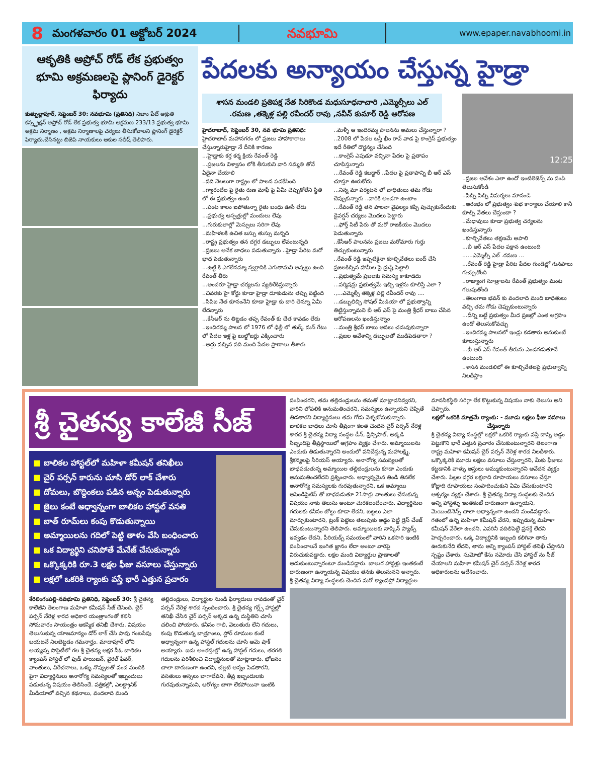8 మంగళవారం 01 అక్టోబర్ 2024 నవభూమి www.epaper.navabhoomi.in
ఆకృతికి అప్రోచ్ రోడ్ లేక ప్రభుత్వం భూమి అక్రమణలపై ప్లానింగ్ డైరెక్టర్ ఫిర్యాదు
కుత్బుల్లాపూర్, సెప్టెంబర్ 30: నవభూమి (ప్రతినిధి) నిజాం పేట్ అక్రుతి కన్స్ట్రక్షన్ అప్రోచ్ రోడ్ లేక ప్రభుత్వ భూమి ఆక్రమణ 233/13 ప్రభుత్వ భూమి అక్రమ నిర్మాణం , అక్రమ నిర్మాణాలపై చర్యలు తీసుకోవాలని ప్లానింగ్ డైరెక్టర్ ఫిర్యాదు.చేసినట్టు బిజెపి నాయకులు ఆకుల సతీష్ తెలిపారు.
పేదలకు అన్యాయం చేస్తున్న హైడ్రా
శాసన మండలి ప్రతిపక్ష నేత సిరికొండ మధుసూధనాచారి ,ఎమ్మెల్సీలు ఎల్ .రమణ ,తక్కెళ్ల పల్లి రవీందర్ రావు ,నవీన్ కుమార్ రెడ్డి ఆరోపణ
హైదరాబాద్, సెప్టెంబర్ 30, నవ భూమి ప్రతినిధి: హైదరాబాద్ మహానగరం లో ప్రజలు హాహాకారాలు చేస్తున్నారుహైడ్రా నే దీనికి కారణం
...హైడ్రాకు కర్త కర్మ క్రియ రేవంత్ రెడ్డి
...ప్రజలను విశ్వాసం లోకి తీసుకుని వారి సమ్మతి తోనే ఏదైనా చేయాలి
..పది నెలలుగా రాష్ట్రం లో పాలన పడకేసింది
..గ్యారంటీల పై రైతు రుణ మాఫీ పై ఏమీ చెప్పుకోలేని స్థితి లో ఈ ప్రభుత్వం ఉంది
...పంట కాలం ఐపోతున్నా రైతు బంధు ఊసే లేదు
...ప్రభుత్వ ఆస్పత్రుల్లో మందులు లేవు
...గురుకులాల్లో మెస్సులు సరిగా లేవు
..మహిళలకి ఉచిత బస్సు తుస్సు మన్నది
..రాష్ట్ర ప్రభుత్వం తన దగ్గర డబ్బులు లేవంటున్నది
..ప్రజలు అనేక బాధలు పడుతున్నారు ..హైడ్రా పేరిట మరో భాధ పెడుతున్నారు
...ఉట్టి కి ఎగలేనమ్మా స్వర్గానికి ఎగుతామని అన్నట్టు ఉంది రేవంత్ తీరు
...అందరూ హైడ్రా చర్యలను వ్యతిరేకిస్తున్నారు
..చివరకు హై కోర్టు కూడా హైడ్రా దూకుడును తప్పు పట్టింది
..సిపిఐ నేత కూనంనేని కూడా హైడ్రా కు దారి తెన్నూ ఏమీ లేదన్నారు
...కేసీఆర్ ను తిట్టడం తప్ప రేవంత్ కు చేత కావడం లేదు
..ఇందిరమ్మ పాలన లో 1976 లో ఢిల్లీ లో తుర్క్ మన్ గేటు లో పేదల ఇళ్ల పై బుల్డోజర్లు ఎక్కించారు
..అద్దు వచ్చిన పది మంది పేదల ప్రాణాలు తీశారు
..మళ్ళీ ఆ ఇందిరమ్మ పాలనను అమలు చేస్తున్నారా ?
..2008 లో పేదల బస్తీ ఖీం రావ్ వాడ పై కాంగ్రెస్ ప్రభుత్వం ఇదే రీతిలో దౌర్జన్యం చేసింది
...కాంగ్రెస్ ఎపుడూ వచ్చినా పేదల పై ప్రతాపం చూపిస్తున్నారు
...రేవంత్ రెడ్డి కబడ్దార్ ..పేదల పై ప్రతాపాన్ని బీ ఆర్ ఎస్ చూస్తూ ఊరుకోదు
...నిన్న మా పర్యటన లో బాధితులు తమ గోడు చెప్పుకున్నారు ..వారికి అండగా ఉంటాం
...రేవంత్ రెడ్డి తన పాలనా వైఫల్యం కప్పి పుచ్చుకునేందుకు డైవర్షన్ చర్యలు మొదలు పెట్టారు
...ఫోర్త్ సిటీ పేరు తో మరో రాజకీయం మొదలు పెడుతున్నారు
..కేసీఆర్ పాలనను ప్రజలు మరోమారు గుర్తు తెచ్చుకుంటున్నారు
..రేవంత్ రెడ్డి ఇప్పటికైనా కూల్చివేతలు బంద్ చేసి ప్రజలకిచ్చిన హామీల పై ద్రుష్టి పెట్టాలి
...ప్రభుత్వమే ప్రజలకు సమస్య కాకూడదు
...పర్మిషన్లు ప్రభుత్వమే ఇచ్చి ఇళ్లను కూలిస్తే ఎలా ?
.,...ఎమ్మెల్సీ తక్కెళ్ల పల్లి రవీందర్ రావు ....
...డబ్బులిచ్చి సోషల్ మీడియా లో ప్రభుత్వాన్ని తిట్టిస్తున్నామని బీ ఆర్ ఎస్ పై మంత్రి శ్రీధర్ బాబు చేసిన ఆరోపణలను ఖండిస్తున్నాం
...మంత్రి శ్రీధర్ బాబు అసలు చదువుకున్నారా
...ప్రజల ఆవేశాన్ని డబ్బులతో ముడిపెడతారా ?
12:25
..ప్రజల ఆవేశం ఎలా ఉందో ఇంటిలెజెన్స్ ను పంపి తెలుసుకోండి
..పిచ్చి పిచ్చి విమర్శలు మానండి
..ఆరంభం లో ప్రభుత్వం శుభ కార్యాలు చేయాలి కానీ కూల్చి వేతలు చేస్తుందా ?
..మేధావులు కూడా ప్రభుత్వ చర్యలను ఖండిస్తున్నారు
..కూల్చివేతలు తక్షణమే ఆపాలి
...బీ ఆర్ ఎస్ పేదల పక్షాన ఉంటుంది
......ఎమ్మెల్సీ ఎల్ .రమణ ...
...రేవంత్ రెడ్డి హైడ్రా పేరిట పేదల గుండెల్లో గునపాలు గుచ్చుతోంది
..రాజ్యాంగ సూత్రాలను రేవంత్ ప్రభుత్వం మంట గలుపుతోంది
..తెలంగాణ భవన్ కు వందలాది మంది బాధితులు వచ్చి తమ గోడు చెప్పుకుంటున్నారు
...దీన్ని బట్టే ప్రభుత్వం మీద ప్రజల్లో ఎంత ఆగ్రహం ఉందో తెలుసుకోవచ్చు
..ఇందిరమ్మ పాలనలో ఇండ్లు కడతారు అనుకుంటే కూలుస్తున్నారు
...బీ ఆర్ ఎస్ రేవంత్ తీరును ఎండగడుతూనే ఉంటుంది
..శాసన మండలిలో ఈ కూల్చివేతలపై ప్రభుత్వాన్ని నిలదీస్తాం
శ్రీ చైతన్య కాలేజీ సీజ్
■ బాలికల హాస్టల్‌లో మహిళా కమీషన్ తనిఖీలు
■ చైర్ పర్సన్ కారును చూసి డోర్ లాక్ చేశారు
■ దోమలు, బొద్దింకలు పడిన అన్నం పెడుతున్నారు
■ జైలు కంటే అధ్వాన్నంగా బాలికల హాస్టల్ వసతి
■ బాత్ రూమ్‌లు కంపు కొడుతున్నాయి
■ అమ్మాయిలను గదిలో పెట్టి తాళం వేసి బంధించారు
■ ఒక విద్యార్థిని చనిపోతే మేనేజ్ చేసుకున్నారు
■ ఒక్కొక్కరికి రూ.3 లక్షల ఫీజు వసూలు చేస్తున్నారు
■ లక్షలో ఒకరికి ర్యాంకు వస్తే భారీ ఎత్తున ప్రచారం
శేరిలింగంపల్లి-నవభూమి ప్రతినిధి, సెప్టెంబర్ 30: శ్రీ చైతన్య కాలేజీని తెలంగాణ మహిళా కమీషన్ సీజ్ చేసింది. చైర్ పర్సన్ నేరెళ్ల శారద అధికార యంత్రాంగంతో కలిసి సోమవారం సాయంత్రం ఆకస్మిక తనిఖీ చేశారు. విషయం తెలుసుకున్న యాజమాన్యం డోర్ లాక్ చేసి పావు గంటసేపు బయటనే నిలబెట్టడం గమనార్హం. మాదాపూర్ లోని అయ్యప్ప సొసైటీలో గల శ్రీ చైతన్య అక్షర సీఓ బాలికల క్యాంపస్ హాస్టల్ లో ఫుడ్ పాయిజన్, వైరల్ ఫీవర్, వాంతులు, విరేచనాలు, ఒళ్ళు నొప్పులతో వంద మందికి పైగా విద్యార్థినులు అనారోగ్య సమస్యలతో ఇబ్బందులు పడుతున్న విషయం తెలిసిందే. పత్రికల్లో, ఎలక్ట్రానిక్ మీడియాలో వచ్చిన కథనాలు, వందలాది మంది తల్లిదండ్రులు, విద్యార్థుల నుండి ఫిర్యాదులు రావడంతో చైర్ పర్సన్ నేరెళ్ల శారద స్పందించారు. శ్రీ చైతన్య గర్ల్స్ హాస్టల్లో తనిఖీ చేసిన చైర్ పర్సన్ అక్కడ ఉన్న దుస్థితిని చూసి చలించి పోయారు. కనీసం గాలి, వెలుతురు లేని గదులు, కంపు కొడుతున్న బాత్రూంలు, స్టోర్ రూముల కంటే అధ్వాన్నంగా ఉన్న హాస్టల్ గదులను చూసి ఆమె షాక్ అయ్యారు. ఐదు అంతస్తుల్లో ఉన్న హాస్టల్ గదులు, తరగతి గదులను పరిశీలించి విద్యార్థినులతో మాట్లాడారు. భోజనం చాలా దారుణంగా ఉందని, చల్లటి అన్నం పెడతారని, వసతులు అస్సలు బాగాలేవని, తీవ్ర ఇబ్బందులకు గురవుతున్నామని, ఆరోగ్యం బాగా లేకపోయినా ఇంటికి
పంపించరని, తమ తల్లిదండ్రులను తమతో మాట్లాడనివ్వరని, వారిని లోపలికి అనుమతించరని, సమస్యలు ఉన్నాయని చెప్పితే తిడతారని విద్యార్థినులు తమ గోడు వెళ్ళబోసుకున్నారు. బాలికల బాధలు చూసి తీవ్రంగా కలత చెందిన చైర్ పర్సన్ నేరెళ్ల శారద శ్రీ చైతన్య విద్యా సంస్థల డీన్, ప్రిన్సిపాల్, అక్కడి సిబ్బందిపై తీవ్రస్థాయిలో ఆగ్రహం వ్యక్తం చేశారు. అమ్మాయిలను ఎందుకు తిడుతున్నారని అందులో పనిచేస్తున్న మహాలక్ష్మి, శ్రీకన్యలపై సీరియస్ అయ్యారు. అనారోగ్య సమస్యలతో బాధపడుతున్న అమ్మాయిల తల్లిదండ్రులను కూడా ఎందుకు అనుమతించలేదని ప్రశ్నించారు. అధ్వాన్నమైన తిండి తినలేక అనారోగ్య సమస్యలకు గురవుతున్నారని, ఒక అమ్మాయి అపెండిసైటిస్ తో బాధపడుతూ 21సార్లు వాంతులు చేసుకున్న విషయం నాకు తెలుసు అంటూ చురకలంటించారు. విద్యార్థినుల గదులకు కనీసం బోల్టు కూడా లేదని, బట్టలు ఎలా మార్చుకుంటారని, ట్రంక్ పెట్టెలు తలుపుకు అడ్డం పెట్టి డ్రెస్ చేంజ్ చేసుకుంటున్నారని తెలిపారు. అమ్మాయిలకు నాప్కిన్ ప్యాడ్స్ ఇవ్వడం లేదని, పీరియడ్స్ సమయంలో వారిని ఒకసారి ఇంటికి పంపించాలనే ఇంగిత జ్ఞానం లేదా అంటూ వారిపై విరుచుకుపడ్డారు. లక్షల మంది విద్యార్థుల ప్రాణాలతో ఆడుకుంటున్నారంటూ మండిపడ్డారు. బాలుర హాస్టళ్లు ఇంతకంటే దారుణంగా ఉన్నాయన్న విషయం తనకు తెలుసునని అన్నారు. శ్రీ చైతన్య విద్యా సంస్థలకు చెందిన మరో క్యాంపస్లో విద్యార్థుల మానసికస్థితి సరిగ్గా లేక కొట్టుకున్న విషయం నాకు తెలుసు అని చెప్పారు.
లక్షలో ఒకరికి మాత్రమే ర్యాంకు: - మూడు లక్షలు ఫీజు వసూలు చేస్తున్నారు
శ్రీ చైతన్య విద్యా సంస్థల్లో లక్షలో ఒకరికి ర్యాంకు వస్తే దాన్ని అడ్డం పెట్టుకొని భారీ ఎత్తున ప్రచారం చేసుకుంటున్నారని తెలంగాణ రాష్ట్ర మహిళా కమీషన్ చైర్ పర్సన్ నేరెళ్ల శారద నిలదీశారు. ఒక్కొక్కరికి మూడు లక్షలు వసూలు చేస్తున్నారని, మీకు ఫీజులు కట్టడానికి వాళ్ళు ఆస్తులు అమ్ముకుంటున్నారని ఆవేదన వ్యక్తం చేశారు. పిల్లల దగ్గర లక్షలాది రూపాయలు వసూలు చేస్తూ కోట్లాది రూపాయలు సంపాదించుకుని ఏమి చేసుకుంటారని ఆశ్చర్యం వ్యక్తం చేశారు. శ్రీ చైతన్య విద్యా సంస్థలకు చెందిన అన్ని హాస్టళ్ళు ఇంతకంటే దారుణంగా ఉన్నాయని, మెయింటెనెన్స్ చాలా అధ్వాన్నంగా ఉందని మండిపడ్డారు. గతంలో ఉన్న మహిళా కమీషన్ వేరని, ఇప్పుడున్న మహిళా కమీషన్ వేరేలా ఉందని, ఎవరినీ వదిలిపెట్టే ప్రసక్తే లేదని హెచ్చరించారు. ఒక్క విద్యార్థినికి ఇబ్బంది కలిగినా తాను ఊరుకునేది లేదని, తాను అన్ని క్యాంపస్ హాస్టల్ తనిఖీ చేస్తానని స్పష్టం చేశారు. సుమోటో కేసు నమోదు చేసి హాస్టల్ ను సీజ్ చేయాలని మహిళా కమీషన్ చైర్ పర్సన్ నేరెళ్ల శారద అధికారులను ఆదేశించారు.